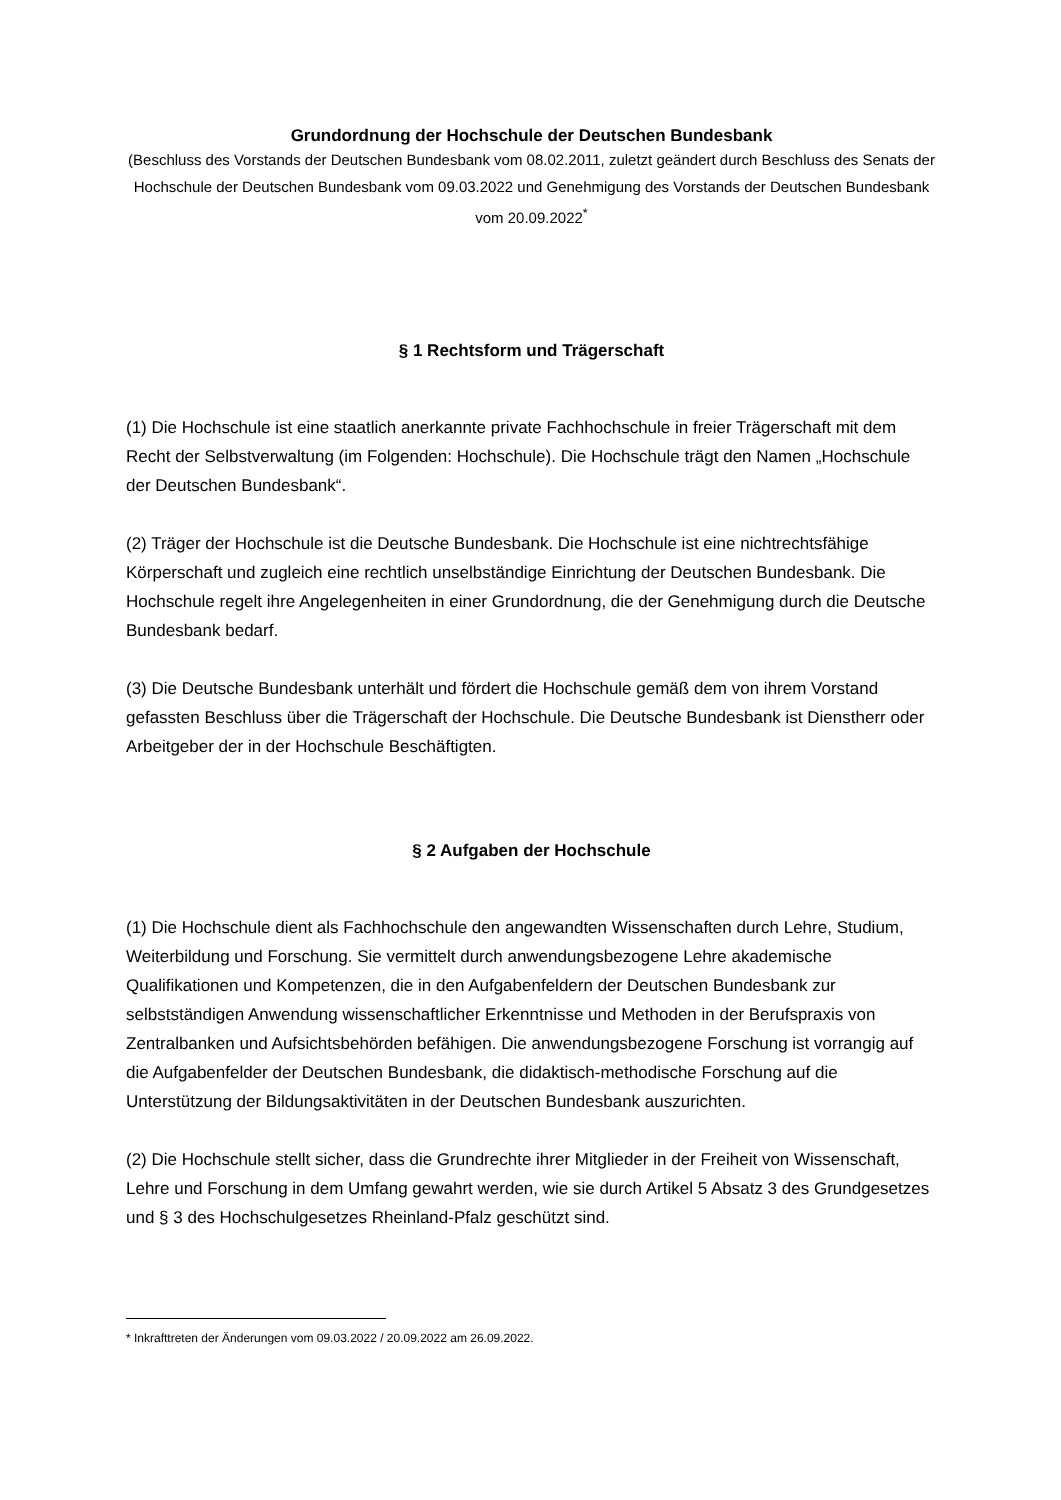Grundordnung der Hochschule der Deutschen Bundesbank
(Beschluss des Vorstands der Deutschen Bundesbank vom 08.02.2011, zuletzt geändert durch Beschluss des Senats der Hochschule der Deutschen Bundesbank vom 09.03.2022 und Genehmigung des Vorstands der Deutschen Bundesbank vom 20.09.2022<sup>*</sup>
§ 1 Rechtsform und Trägerschaft
(1) Die Hochschule ist eine staatlich anerkannte private Fachhochschule in freier Trägerschaft mit dem Recht der Selbstverwaltung (im Folgenden: Hochschule). Die Hochschule trägt den Namen „Hochschule der Deutschen Bundesbank“.
(2) Träger der Hochschule ist die Deutsche Bundesbank. Die Hochschule ist eine nichtrechtsfähige Körperschaft und zugleich eine rechtlich unselbständige Einrichtung der Deutschen Bundesbank. Die Hochschule regelt ihre Angelegenheiten in einer Grundordnung, die der Genehmigung durch die Deutsche Bundesbank bedarf.
(3) Die Deutsche Bundesbank unterhält und fördert die Hochschule gemäß dem von ihrem Vorstand gefassten Beschluss über die Trägerschaft der Hochschule. Die Deutsche Bundesbank ist Dienstherr oder Arbeitgeber der in der Hochschule Beschäftigten.
§ 2 Aufgaben der Hochschule
(1) Die Hochschule dient als Fachhochschule den angewandten Wissenschaften durch Lehre, Studium, Weiterbildung und Forschung. Sie vermittelt durch anwendungsbezogene Lehre akademische Qualifikationen und Kompetenzen, die in den Aufgabenfeldern der Deutschen Bundesbank zur selbstständigen Anwendung wissenschaftlicher Erkenntnisse und Methoden in der Berufspraxis von Zentralbanken und Aufsichtsbehörden befähigen. Die anwendungsbezogene Forschung ist vorrangig auf die Aufgabenfelder der Deutschen Bundesbank, die didaktisch-methodische Forschung auf die Unterstützung der Bildungsaktivitäten in der Deutschen Bundesbank auszurichten.
(2) Die Hochschule stellt sicher, dass die Grundrechte ihrer Mitglieder in der Freiheit von Wissenschaft, Lehre und Forschung in dem Umfang gewahrt werden, wie sie durch Artikel 5 Absatz 3 des Grundgesetzes und § 3 des Hochschulgesetzes Rheinland-Pfalz geschützt sind.
* Inkrafttreten der Änderungen vom 09.03.2022 / 20.09.2022 am 26.09.2022.